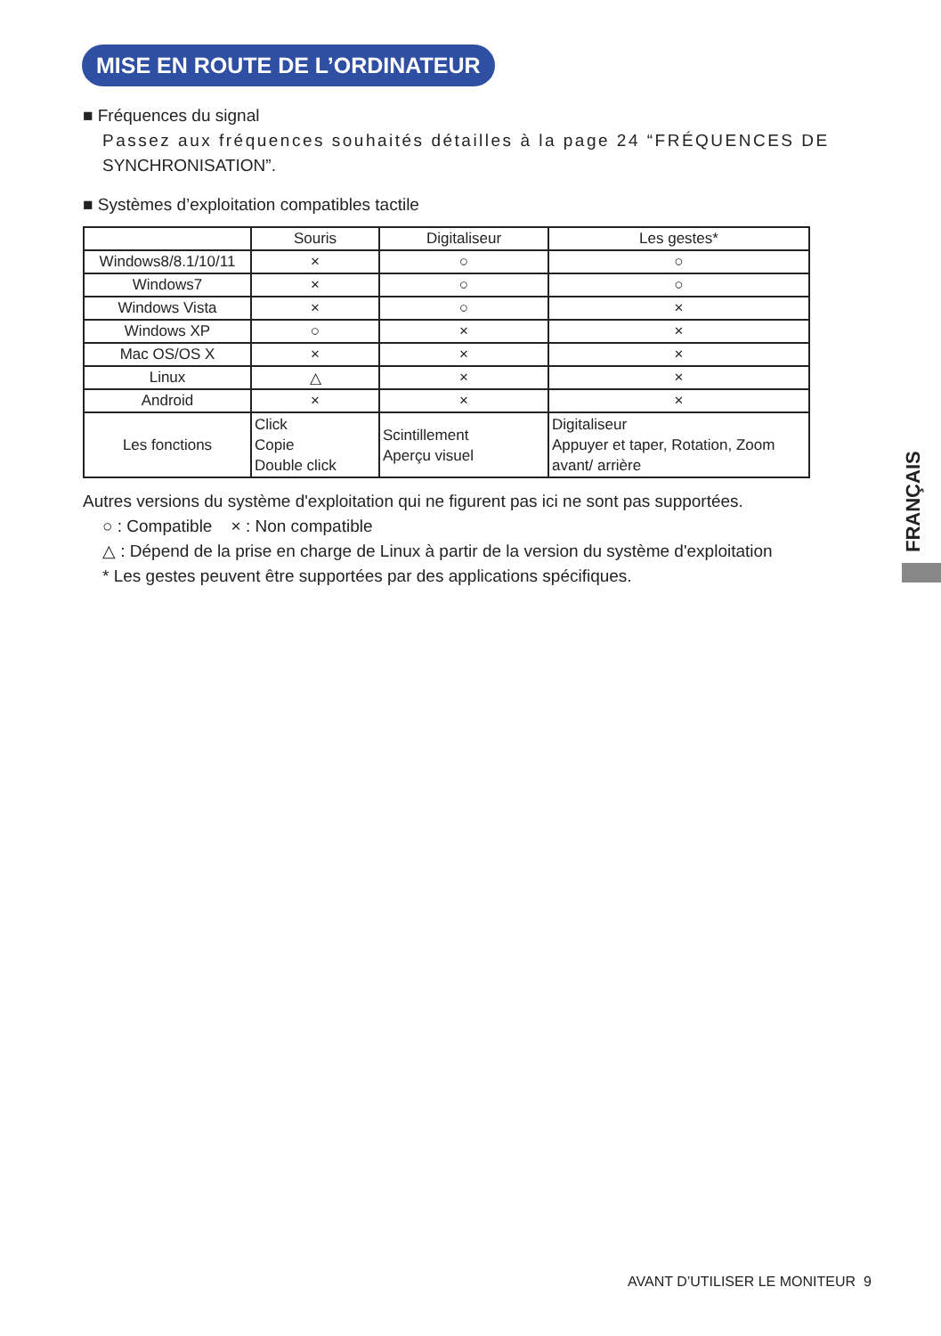MISE EN ROUTE DE L’ORDINATEUR
■ Fréquences du signal
Passez aux fréquences souhaités détailles à la page 24 “FRÉQUENCES DE
SYNCHRONISATION”.
■ Systèmes d’exploitation compatibles tactile
| | Souris | Digitaliseur | Les gestes* |
| Windows8/8.1/10/11 | × | ○ | ○ |
| Windows7 | × | ○ | ○ |
| Windows Vista | × | ○ | × |
| Windows XP | ○ | × | × |
| Mac OS/OS X | × | × | × |
| Linux | △ | × | × |
| Android | × | × | × |
| Les fonctions | Click Copie Double click | Scintillement Aperçu visuel | Digitaliseur Appuyer et taper, Rotation, Zoom avant/ arrière |
Autres versions du système d'exploitation qui ne figurent pas ici ne sont pas supportées.
○ : Compatible × : Non compatible
△ : Dépend de la prise en charge de Linux à partir de la version du système d'exploitation
* Les gestes peuvent être supportées par des applications spécifiques.
FRANÇAIS
AVANT D’UTILISER LE MONITEUR 9